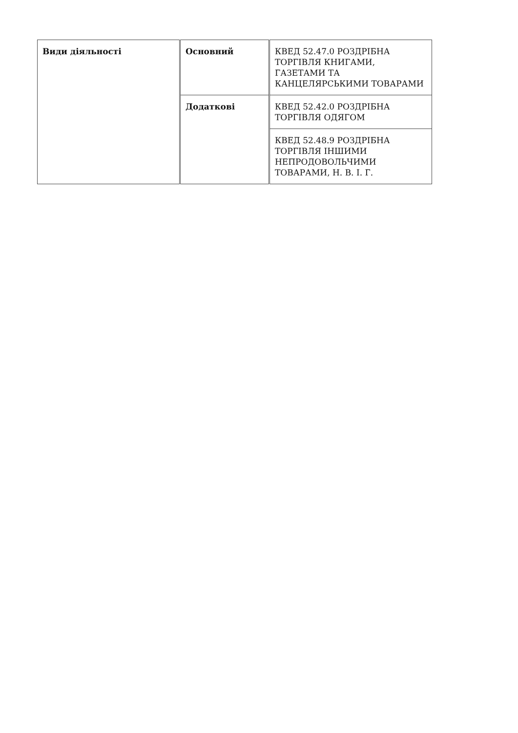| Види діяльності | Основний | КВЕД 52.47.0 РОЗДРІБНА ТОРГІВЛЯ КНИГАМИ, ГАЗЕТАМИ ТА КАНЦЕЛЯРСЬКИМИ ТОВАРАМИ |
| | Додаткові | КВЕД 52.42.0 РОЗДРІБНА ТОРГІВЛЯ ОДЯГОМ |
| | | КВЕД 52.48.9 РОЗДРІБНА ТОРГІВЛЯ ІНШИМИ НЕПРОДОВОЛЬЧИМИ ТОВАРАМИ, Н. В. І. Г. |